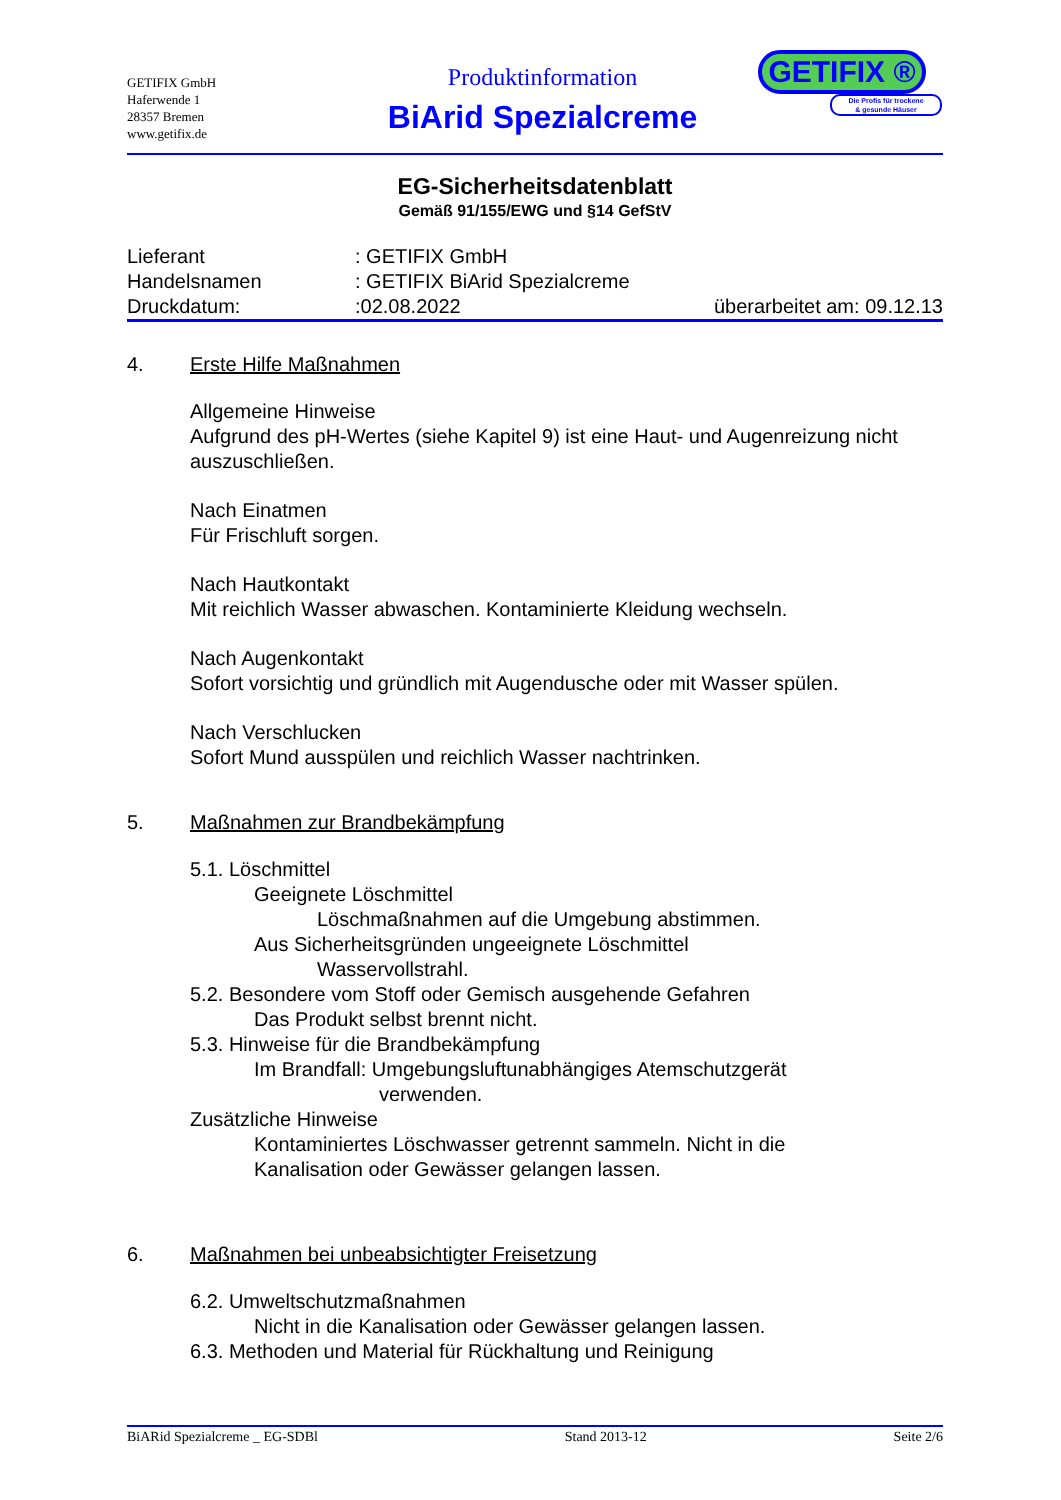GETIFIX GmbH
Haferwende 1
28357 Bremen
www.getifix.de
Produktinformation
BiArid Spezialcreme
GETIFIX ®
Die Profis für trockene
& gesunde Häuser
EG-Sicherheitsdatenblatt
Gemäß 91/155/EWG und §14 GefStV
Lieferant: GETIFIX GmbH
Handelsnamen: GETIFIX BiArid Spezialcreme
Druckdatum::02.08.2022 überarbeitet am: 09.12.13
4. Erste Hilfe Maßnahmen
Allgemeine Hinweise
Aufgrund des pH-Wertes (siehe Kapitel 9) ist eine Haut- und Augenreizung nicht auszuschließen.
Nach Einatmen
Für Frischluft sorgen.
Nach Hautkontakt
Mit reichlich Wasser abwaschen. Kontaminierte Kleidung wechseln.
Nach Augenkontakt
Sofort vorsichtig und gründlich mit Augendusche oder mit Wasser spülen.
Nach Verschlucken
Sofort Mund ausspülen und reichlich Wasser nachtrinken.
5. Maßnahmen zur Brandbekämpfung
5.1. Löschmittel
Geeignete Löschmittel
Löschmaßnahmen auf die Umgebung abstimmen.
Aus Sicherheitsgründen ungeeignete Löschmittel
Wasservollstrahl.
5.2. Besondere vom Stoff oder Gemisch ausgehende Gefahren
Das Produkt selbst brennt nicht.
5.3. Hinweise für die Brandbekämpfung
Im Brandfall: Umgebungsluftunabhängiges Atemschutzgerät
verwenden.
Zusätzliche Hinweise
Kontaminiertes Löschwasser getrennt sammeln. Nicht in die
Kanalisation oder Gewässer gelangen lassen.
6. Maßnahmen bei unbeabsichtigter Freisetzung
6.2. Umweltschutzmaßnahmen
Nicht in die Kanalisation oder Gewässer gelangen lassen.
6.3. Methoden und Material für Rückhaltung und Reinigung
BiARid Spezialcreme _ EG-SDBl Stand 2013-12 Seite 2/6